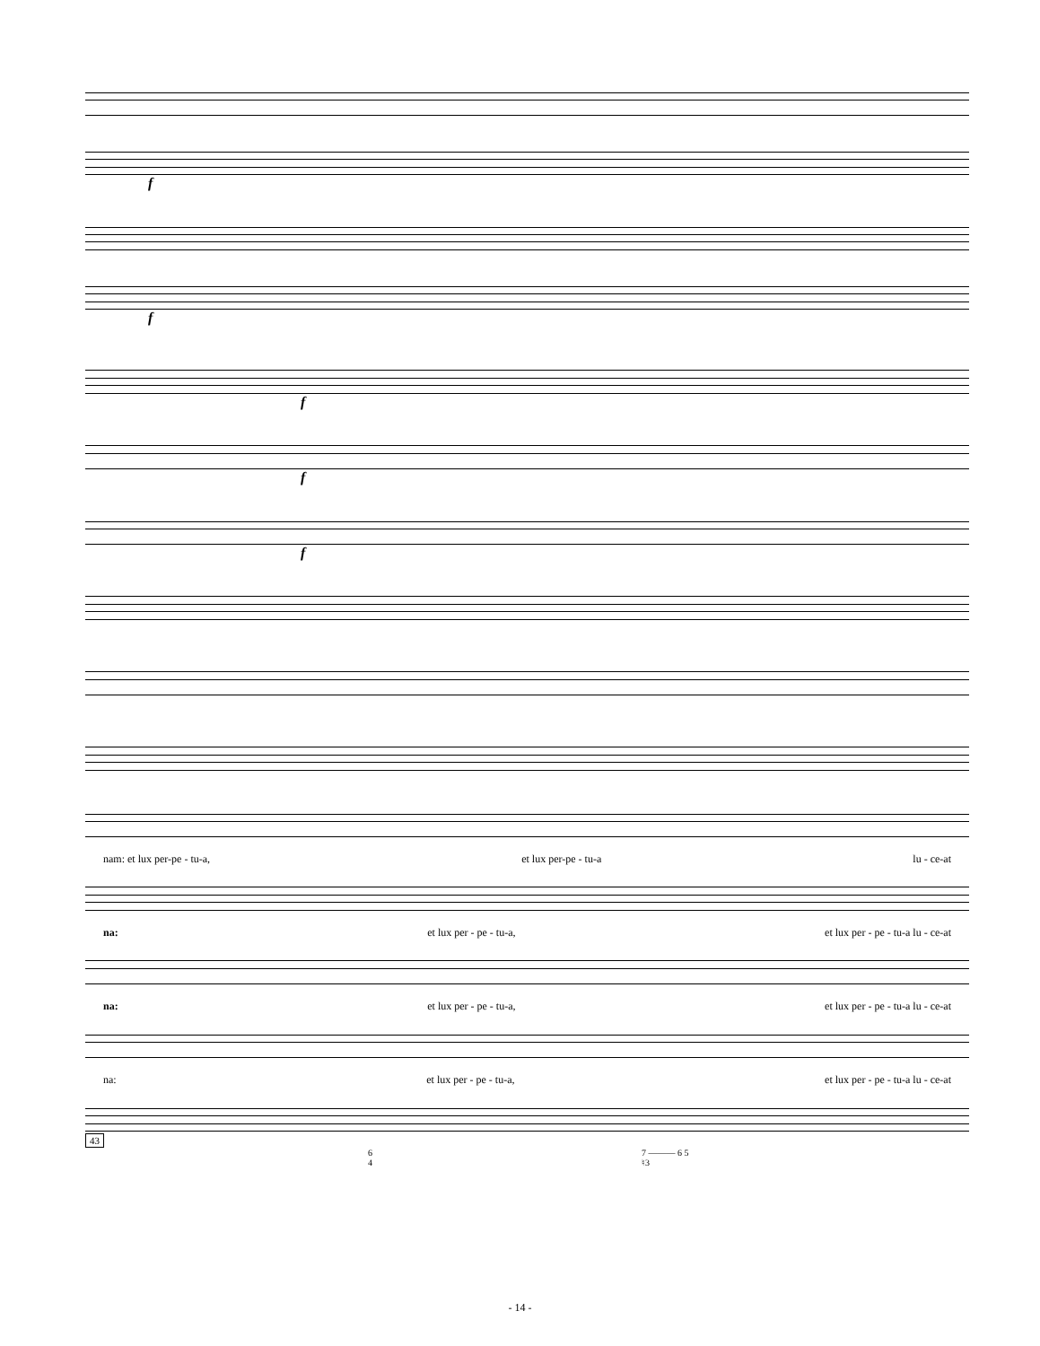f
f
f
f
f
nam: et lux per-pe - tu-a, et lux per-pe - tu-a lu - ce-at
na: et lux per - pe - tu-a, et lux per - pe - tu-a lu - ce-at
na: et lux per - pe - tu-a, et lux per - pe - tu-a lu - ce-at
na: et lux per - pe - tu-a, et lux per - pe - tu-a lu - ce-at
43
6
4 7 ——— 6 5
♮3
- 14 -